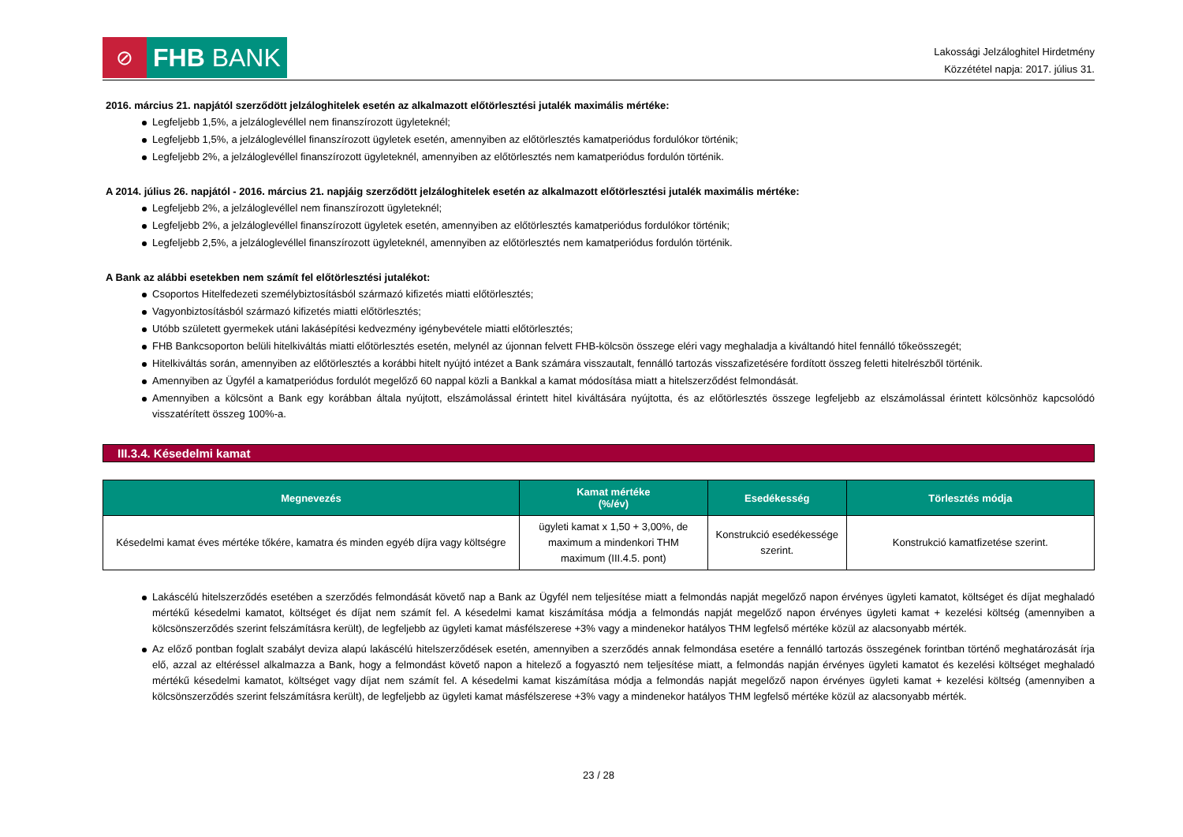⊘
FHB BANK
Lakossági Jelzáloghitel Hirdetmény
Közzététel napja: 2017. július 31.
2016. március 21. napjától szerződött jelzáloghitelek esetén az alkalmazott előtörlesztési jutalék maximális mértéke:
Legfeljebb 1,5%, a jelzáloglevéllel nem finanszírozott ügyleteknél;
Legfeljebb 1,5%, a jelzáloglevéllel finanszírozott ügyletek esetén, amennyiben az előtörlesztés kamatperiódus fordulókor történik;
Legfeljebb 2%, a jelzáloglevéllel finanszírozott ügyleteknél, amennyiben az előtörlesztés nem kamatperiódus fordulón történik.
A 2014. július 26. napjától - 2016. március 21. napjáig szerződött jelzáloghitelek esetén az alkalmazott előtörlesztési jutalék maximális mértéke:
Legfeljebb 2%, a jelzáloglevéllel nem finanszírozott ügyleteknél;
Legfeljebb 2%, a jelzáloglevéllel finanszírozott ügyletek esetén, amennyiben az előtörlesztés kamatperiódus fordulókor történik;
Legfeljebb 2,5%, a jelzáloglevéllel finanszírozott ügyleteknél, amennyiben az előtörlesztés nem kamatperiódus fordulón történik.
A Bank az alábbi esetekben nem számít fel előtörlesztési jutalékot:
Csoportos Hitelfedezeti személybiztosításból származó kifizetés miatti előtörlesztés;
Vagyonbiztosításból származó kifizetés miatti előtörlesztés;
Utóbb született gyermekek utáni lakásépítési kedvezmény igénybevétele miatti előtörlesztés;
FHB Bankcsoporton belüli hitelkiváltás miatti előtörlesztés esetén, melynél az újonnan felvett FHB-kölcsön összege eléri vagy meghaladja a kiváltandó hitel fennálló tőkeösszegét;
Hitelkiváltás során, amennyiben az előtörlesztés a korábbi hitelt nyújtó intézet a Bank számára visszautalt, fennálló tartozás visszafizetésére fordított összeg feletti hitelrészből történik.
Amennyiben az Ügyfél a kamatperiódus fordulót megelőző 60 nappal közli a Bankkal a kamat módosítása miatt a hitelszerződést felmondását.
Amennyiben a kölcsönt a Bank egy korábban általa nyújtott, elszámolással érintett hitel kiváltására nyújtotta, és az előtörlesztés összege legfeljebb az elszámolással érintett kölcsönhöz kapcsolódó visszatérített összeg 100%-a.
III.3.4. Késedelmi kamat
| Megnevezés | Kamat mértéke (%/év) | Esedékesség | Törlesztés módja |
| --- | --- | --- | --- |
| Késedelmi kamat éves mértéke tőkére, kamatra és minden egyéb díjra vagy költségre | ügyleti kamat x 1,50 + 3,00%, de maximum a mindenkori THM maximum (III.4.5. pont) | Konstrukció esedékessége szerint. | Konstrukció kamatfizetése szerint. |
Lakáscélú hitelszerződés esetében a szerződés felmondását követő nap a Bank az Ügyfél nem teljesítése miatt a felmondás napját megelőző napon érvényes ügyleti kamatot, költséget és díjat meghaladó mértékű késedelmi kamatot, költséget és díjat nem számít fel. A késedelmi kamat kiszámítása módja a felmondás napját megelőző napon érvényes ügyleti kamat + kezelési költség (amennyiben a kölcsönszerződés szerint felszámításra került), de legfeljebb az ügyleti kamat másfélszerese +3% vagy a mindenekor hatályos THM legfelső mértéke közül az alacsonyabb mérték.
Az előző pontban foglalt szabályt deviza alapú lakáscélú hitelszerződések esetén, amennyiben a szerződés annak felmondása esetére a fennálló tartozás összegének forintban történő meghatározását írja elő, azzal az eltéréssel alkalmazza a Bank, hogy a felmondást követő napon a hitelező a fogyasztó nem teljesítése miatt, a felmondás napján érvényes ügyleti kamatot és kezelési költséget meghaladó mértékű késedelmi kamatot, költséget vagy díjat nem számít fel. A késedelmi kamat kiszámítása módja a felmondás napját megelőző napon érvényes ügyleti kamat + kezelési költség (amennyiben a kölcsönszerződés szerint felszámításra került), de legfeljebb az ügyleti kamat másfélszerese +3% vagy a mindenekor hatályos THM legfelső mértéke közül az alacsonyabb mérték.
23 / 28